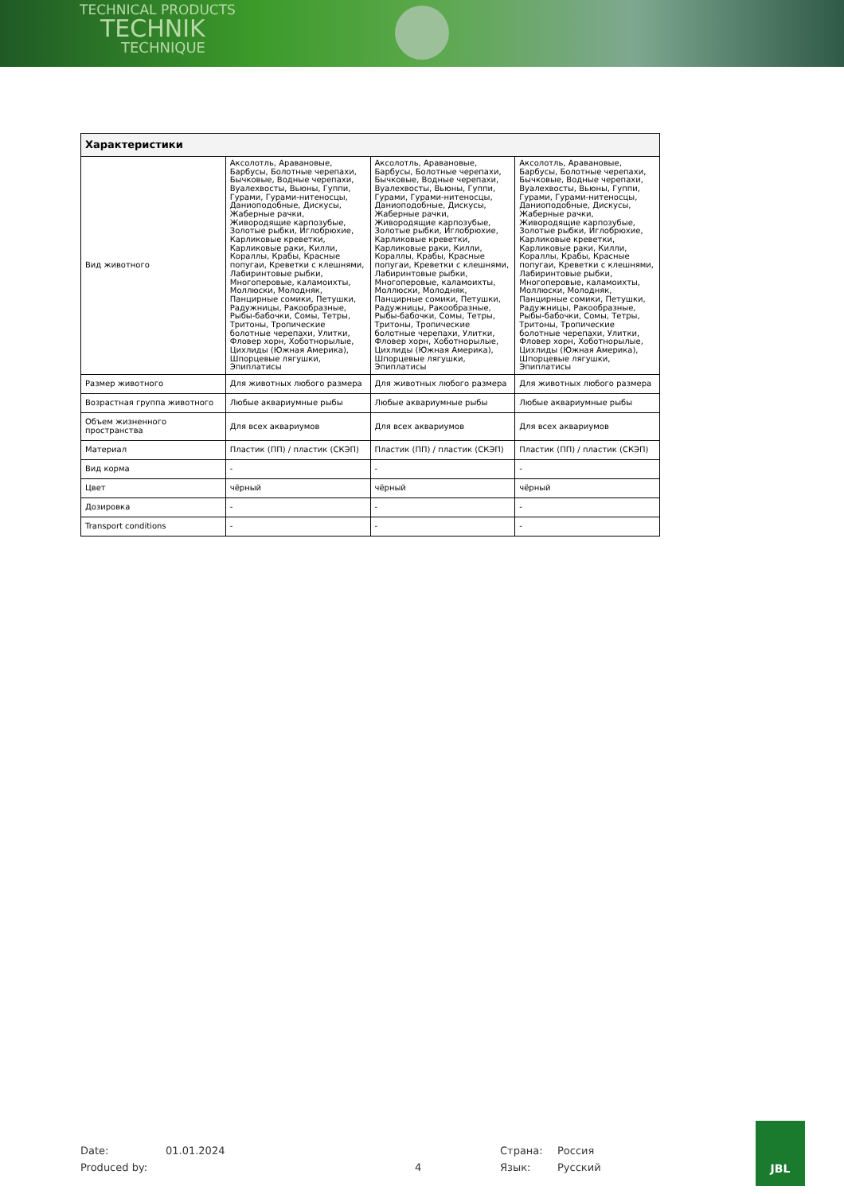TECHNICAL PRODUCTS
TECHNIK
TECHNIQUE
| Характеристики | | | |
| --- | --- | --- | --- |
| Вид животного | Аксолотль, Аравановые, Барбусы, Болотные черепахи, Бычковые, Водные черепахи, Вуалехвосты, Вьюны, Гуппи, Гурами, Гурами-нитеносцы, Даниоподобные, Дискусы, Жаберные рачки, Живородящие карпозубые, Золотые рыбки, Иглобрюхие, Карликовые креветки, Карликовые раки, Килли, Кораллы, Крабы, Красные попугаи, Креветки с клешнями, Лабиринтовые рыбки, Многоперовые, каламоихты, Моллюски, Молодняк, Панцирные сомики, Петушки, Радужницы, Ракообразные, Рыбы-бабочки, Сомы, Тетры, Тритоны, Тропические болотные черепахи, Улитки, Фловер хорн, Хоботнорылые, Цихлиды (Южная Америка), Шпорцевые лягушки, Эпиплатисы | Аксолотль, Аравановые, Барбусы, Болотные черепахи, Бычковые, Водные черепахи, Вуалехвосты, Вьюны, Гуппи, Гурами, Гурами-нитеносцы, Даниоподобные, Дискусы, Жаберные рачки, Живородящие карпозубые, Золотые рыбки, Иглобрюхие, Карликовые креветки, Карликовые раки, Килли, Кораллы, Крабы, Красные попугаи, Креветки с клешнями, Лабиринтовые рыбки, Многоперовые, каламоихты, Моллюски, Молодняк, Панцирные сомики, Петушки, Радужницы, Ракообразные, Рыбы-бабочки, Сомы, Тетры, Тритоны, Тропические болотные черепахи, Улитки, Фловер хорн, Хоботнорылые, Цихлиды (Южная Америка), Шпорцевые лягушки, Эпиплатисы | Аксолотль, Аравановые, Барбусы, Болотные черепахи, Бычковые, Водные черепахи, Вуалехвосты, Вьюны, Гуппи, Гурами, Гурами-нитеносцы, Даниоподобные, Дискусы, Жаберные рачки, Живородящие карпозубые, Золотые рыбки, Иглобрюхие, Карликовые креветки, Карликовые раки, Килли, Кораллы, Крабы, Красные попугаи, Креветки с клешнями, Лабиринтовые рыбки, Многоперовые, каламоихты, Моллюски, Молодняк, Панцирные сомики, Петушки, Радужницы, Ракообразные, Рыбы-бабочки, Сомы, Тетры, Тритоны, Тропические болотные черепахи, Улитки, Фловер хорн, Хоботнорылые, Цихлиды (Южная Америка), Шпорцевые лягушки, Эпиплатисы |
| Размер животного | Для животных любого размера | Для животных любого размера | Для животных любого размера |
| Возрастная группа животного | Любые аквариумные рыбы | Любые аквариумные рыбы | Любые аквариумные рыбы |
| Объем жизненного пространства | Для всех аквариумов | Для всех аквариумов | Для всех аквариумов |
| Материал | Пластик (ПП) / пластик (СКЭП) | Пластик (ПП) / пластик (СКЭП) | Пластик (ПП) / пластик (СКЭП) |
| Вид корма | - | - | - |
| Цвет | чёрный | чёрный | чёрный |
| Дозировка | - | - | - |
| Transport conditions | - | - | - |
Date: 01.01.2024 Страна: Россия Produced by: 4 Язык: Русский
JBL